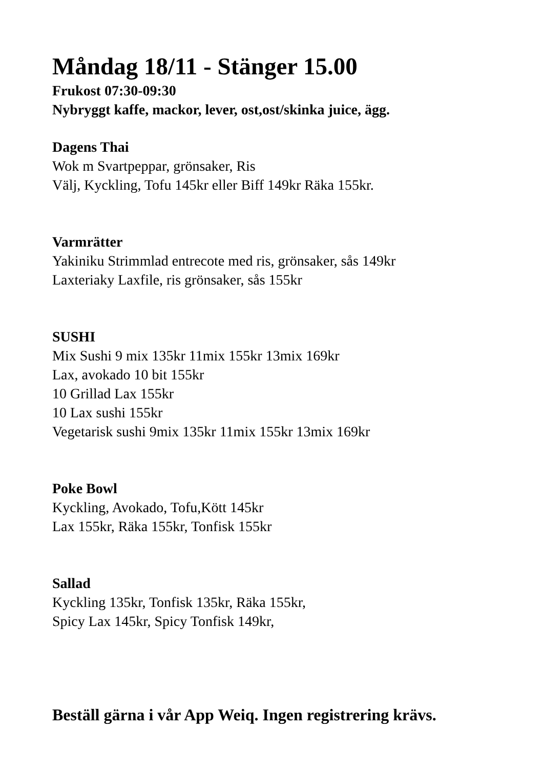Måndag 18/11 - Stänger 15.00
Frukost 07:30-09:30
Nybryggt kaffe, mackor, lever, ost,ost/skinka juice, ägg.
Dagens Thai
Wok m Svartpeppar, grönsaker, Ris
Välj, Kyckling, Tofu 145kr eller Biff 149kr Räka 155kr.
Varmrätter
Yakiniku Strimmlad entrecote med ris, grönsaker, sås 149kr
Laxteriaky Laxfile, ris grönsaker, sås 155kr
SUSHI
Mix Sushi 9 mix 135kr 11mix 155kr 13mix 169kr
Lax, avokado 10 bit 155kr
10 Grillad Lax 155kr
10 Lax sushi 155kr
Vegetarisk sushi 9mix 135kr 11mix 155kr 13mix 169kr
Poke Bowl
Kyckling, Avokado, Tofu,Kött 145kr
Lax 155kr, Räka 155kr, Tonfisk 155kr
Sallad
Kyckling 135kr, Tonfisk 135kr, Räka 155kr,
Spicy Lax 145kr, Spicy Tonfisk 149kr,
Beställ gärna i vår App Weiq. Ingen registrering krävs.